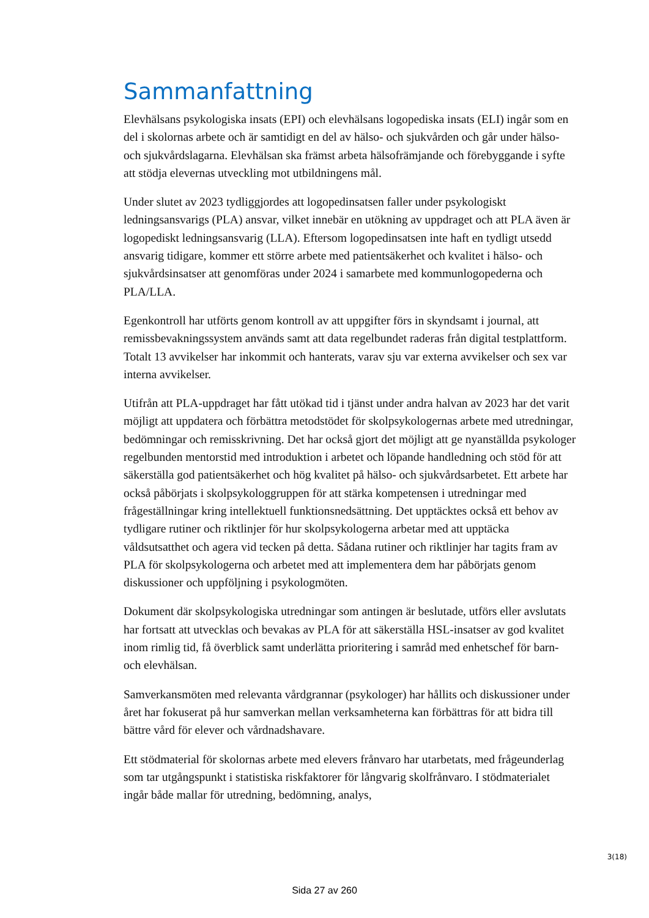Sammanfattning
Elevhälsans psykologiska insats (EPI) och elevhälsans logopediska insats (ELI) ingår som en del i skolornas arbete och är samtidigt en del av hälso- och sjukvården och går under hälso- och sjukvårdslagarna. Elevhälsan ska främst arbeta hälsofrämjande och förebyggande i syfte att stödja elevernas utveckling mot utbildningens mål.
Under slutet av 2023 tydliggjordes att logopedinsatsen faller under psykologiskt ledningsansvarigs (PLA) ansvar, vilket innebär en utökning av uppdraget och att PLA även är logopediskt ledningsansvarig (LLA). Eftersom logopedinsatsen inte haft en tydligt utsedd ansvarig tidigare, kommer ett större arbete med patientsäkerhet och kvalitet i hälso- och sjukvårdsinsatser att genomföras under 2024 i samarbete med kommunlogopederna och PLA/LLA.
Egenkontroll har utförts genom kontroll av att uppgifter förs in skyndsamt i journal, att remissbevakningssystem används samt att data regelbundet raderas från digital testplattform. Totalt 13 avvikelser har inkommit och hanterats, varav sju var externa avvikelser och sex var interna avvikelser.
Utifrån att PLA-uppdraget har fått utökad tid i tjänst under andra halvan av 2023 har det varit möjligt att uppdatera och förbättra metodstödet för skolpsykologernas arbete med utredningar, bedömningar och remisskrivning. Det har också gjort det möjligt att ge nyanställda psykologer regelbunden mentorstid med introduktion i arbetet och löpande handledning och stöd för att säkerställa god patientsäkerhet och hög kvalitet på hälso- och sjukvårdsarbetet. Ett arbete har också påbörjats i skolpsykologgruppen för att stärka kompetensen i utredningar med frågeställningar kring intellektuell funktionsnedsättning. Det upptäcktes också ett behov av tydligare rutiner och riktlinjer för hur skolpsykologerna arbetar med att upptäcka våldsutsatthet och agera vid tecken på detta. Sådana rutiner och riktlinjer har tagits fram av PLA för skolpsykologerna och arbetet med att implementera dem har påbörjats genom diskussioner och uppföljning i psykologmöten.
Dokument där skolpsykologiska utredningar som antingen är beslutade, utförs eller avslutats har fortsatt att utvecklas och bevakas av PLA för att säkerställa HSL-insatser av god kvalitet inom rimlig tid, få överblick samt underlätta prioritering i samråd med enhetschef för barn- och elevhälsan.
Samverkansmöten med relevanta vårdgrannar (psykologer) har hållits och diskussioner under året har fokuserat på hur samverkan mellan verksamheterna kan förbättras för att bidra till bättre vård för elever och vårdnadshavare.
Ett stödmaterial för skolornas arbete med elevers frånvaro har utarbetats, med frågeunderlag som tar utgångspunkt i statistiska riskfaktorer för långvarig skolfrånvaro. I stödmaterialet ingår både mallar för utredning, bedömning, analys,
3(18)
Sida 27 av 260